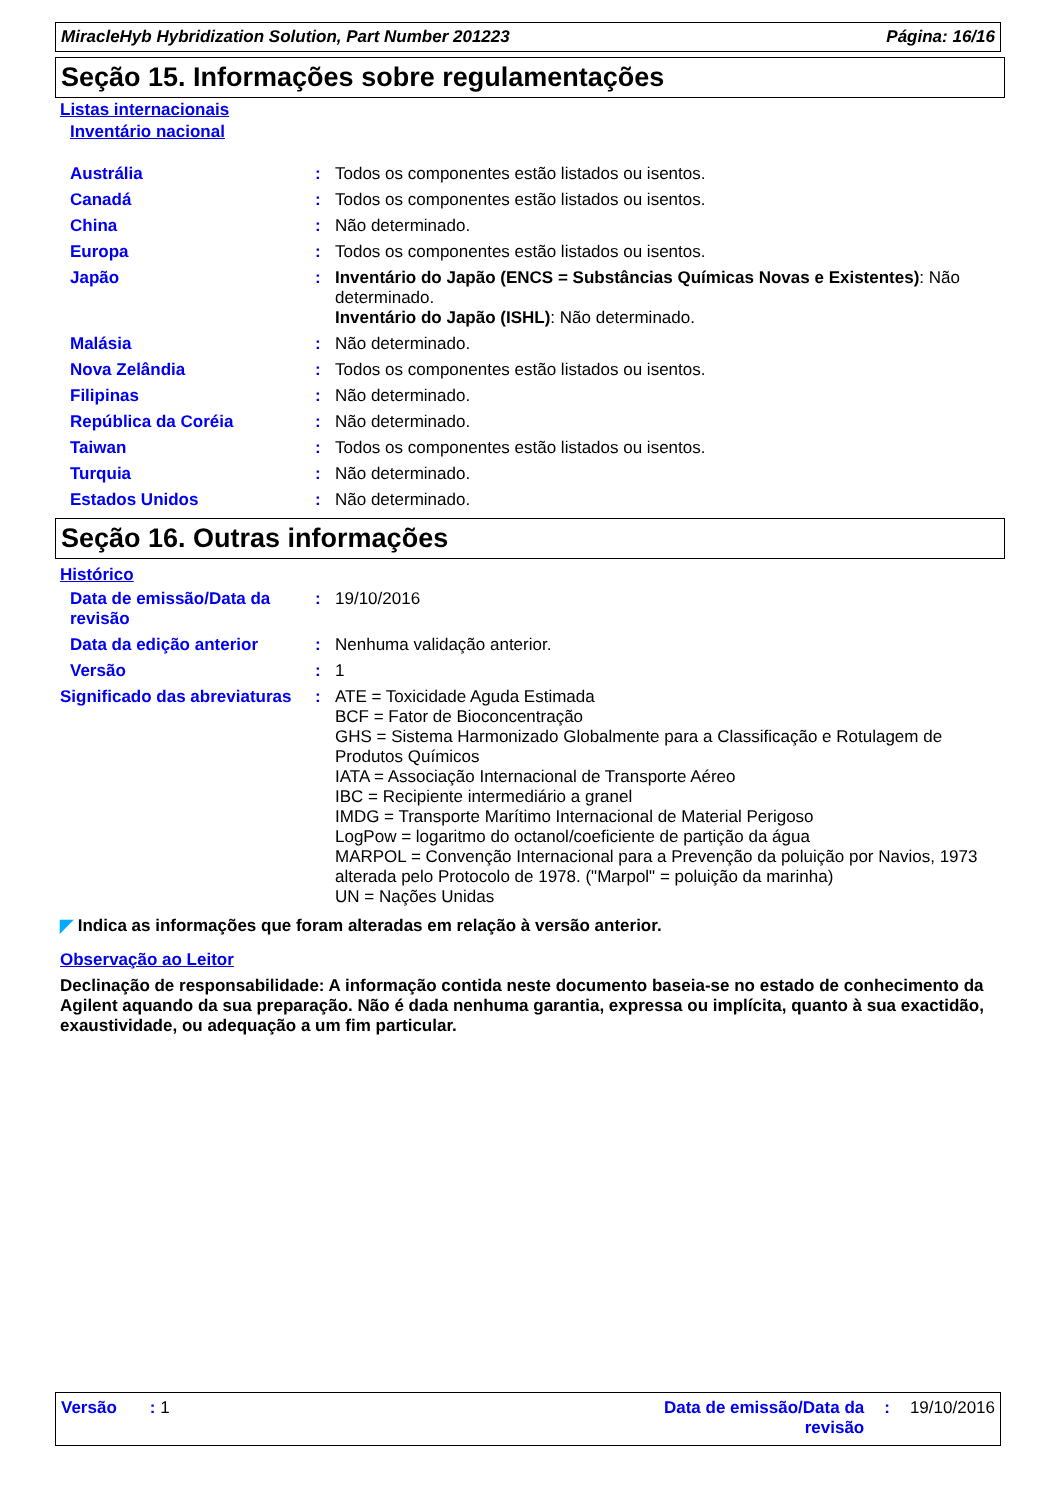MiracleHyb Hybridization Solution, Part Number 201223 Página: 16/16
Seção 15. Informações sobre regulamentações
Listas internacionais
Inventário nacional
| Austrália | : | Todos os componentes estão listados ou isentos. |
| Canadá | : | Todos os componentes estão listados ou isentos. |
| China | : | Não determinado. |
| Europa | : | Todos os componentes estão listados ou isentos. |
| Japão | : | Inventário do Japão (ENCS = Substâncias Químicas Novas e Existentes) : Não determinado. Inventário do Japão (ISHL) : Não determinado. |
| Malásia | : | Não determinado. |
| Nova Zelândia | : | Todos os componentes estão listados ou isentos. |
| Filipinas | : | Não determinado. |
| República da Coréia | : | Não determinado. |
| Taiwan | : | Todos os componentes estão listados ou isentos. |
| Turquia | : | Não determinado. |
| Estados Unidos | : | Não determinado. |
Seção 16. Outras informações
Histórico
| Data de emissão/Data da revisão | : | 19/10/2016 |
| Data da edição anterior | : | Nenhuma validação anterior. |
| Versão | : | 1 |
| Significado das abreviaturas | : | ATE = Toxicidade Aguda Estimada BCF = Fator de Bioconcentração GHS = Sistema Harmonizado Globalmente para a Classificação e Rotulagem de Produtos Químicos IATA = Associação Internacional de Transporte Aéreo IBC = Recipiente intermediário a granel IMDG = Transporte Marítimo Internacional de Material Perigoso LogPow = logaritmo do octanol/coeficiente de partição da água MARPOL = Convenção Internacional para a Prevenção da poluição por Navios, 1973 alterada pelo Protocolo de 1978. ("Marpol" = poluição da marinha) UN = Nações Unidas |
◤ Indica as informações que foram alteradas em relação à versão anterior.
Observação ao Leitor
Declinação de responsabilidade: A informação contida neste documento baseia-se no estado de conhecimento da Agilent aquando da sua preparação. Não é dada nenhuma garantia, expressa ou implícita, quanto à sua exactidão, exaustividade, ou adequação a um fim particular.
Versão : 1 Data de emissão/Data da revisão: 19/10/2016